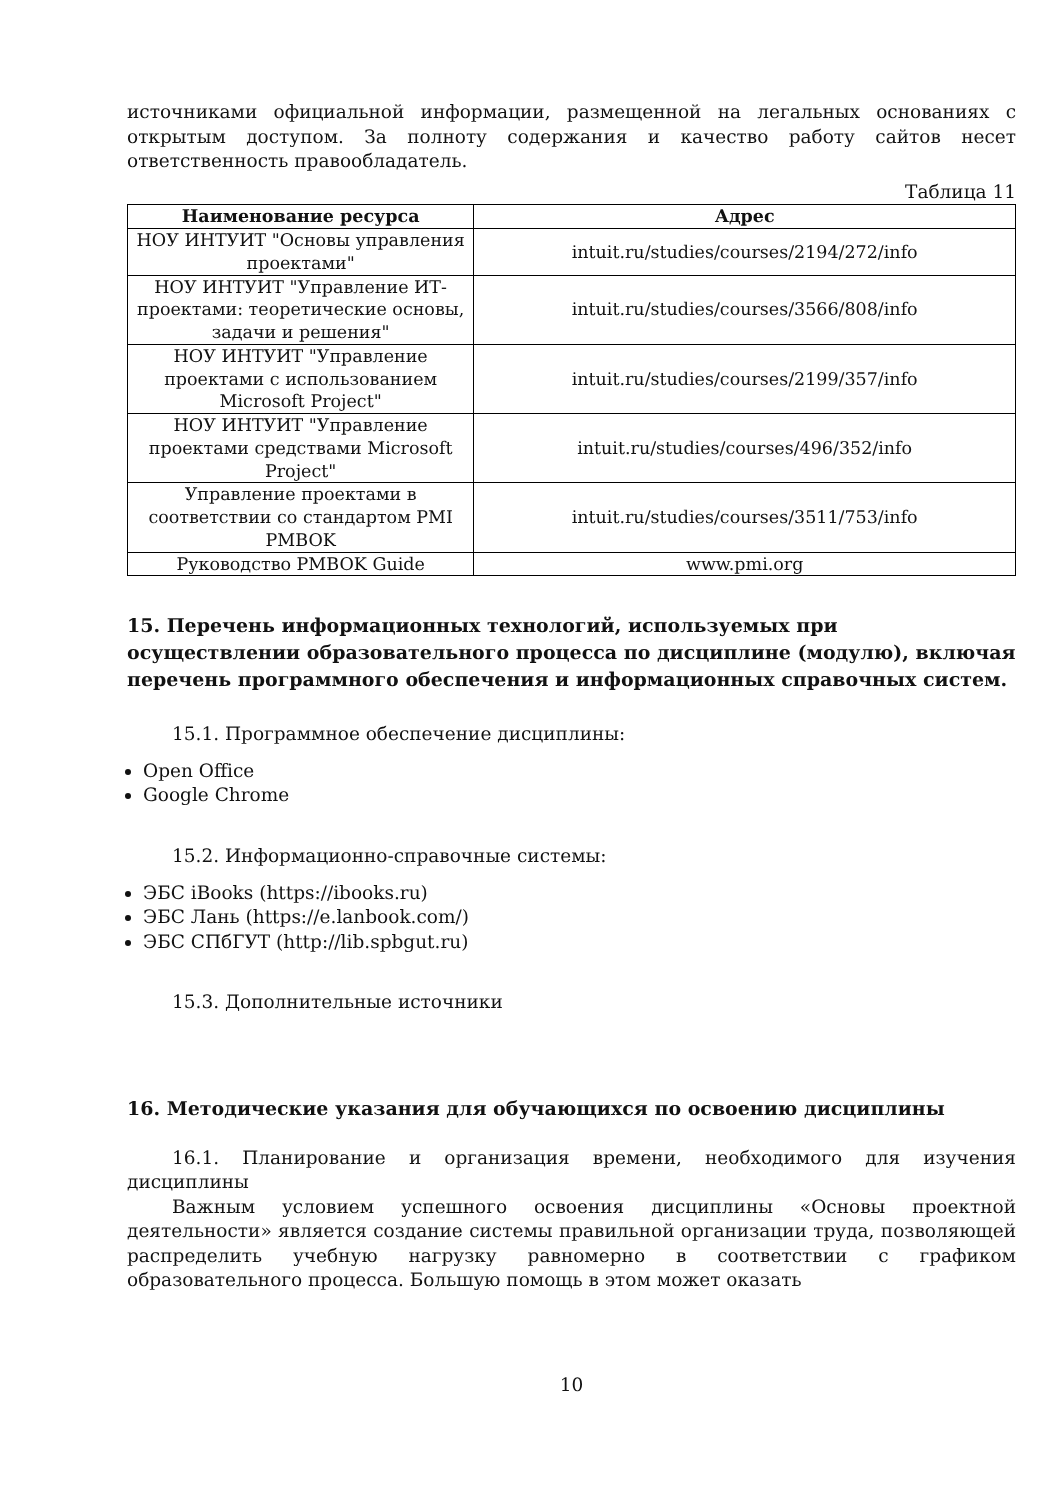источниками официальной информации, размещенной на легальных основаниях с открытым доступом. За полноту содержания и качество работу сайтов несет ответственность правообладатель.
Таблица 11
| Наименование ресурса | Адрес |
| --- | --- |
| НОУ ИНТУИТ "Основы управления проектами" | intuit.ru/studies/courses/2194/272/info |
| НОУ ИНТУИТ "Управление ИТ-проектами: теоретические основы, задачи и решения" | intuit.ru/studies/courses/3566/808/info |
| НОУ ИНТУИТ "Управление проектами с использованием Microsoft Project" | intuit.ru/studies/courses/2199/357/info |
| НОУ ИНТУИТ "Управление проектами средствами Microsoft Project" | intuit.ru/studies/courses/496/352/info |
| Управление проектами в соответствии со стандартом PMI PMBOK | intuit.ru/studies/courses/3511/753/info |
| Руководство PMBOK Guide | www.pmi.org |
15. Перечень информационных технологий, используемых при осуществлении образовательного процесса по дисциплине (модулю), включая перечень программного обеспечения и информационных справочных систем.
15.1. Программное обеспечение дисциплины:
Open Office
Google Chrome
15.2. Информационно-справочные системы:
ЭБС iBooks (https://ibooks.ru)
ЭБС Лань (https://e.lanbook.com/)
ЭБС СПбГУТ (http://lib.spbgut.ru)
15.3. Дополнительные источники
16. Методические указания для обучающихся по освоению дисциплины
16.1. Планирование и организация времени, необходимого для изучения дисциплины
Важным условием успешного освоения дисциплины «Основы проектной деятельности» является создание системы правильной организации труда, позволяющей распределить учебную нагрузку равномерно в соответствии с графиком образовательного процесса. Большую помощь в этом может оказать
10